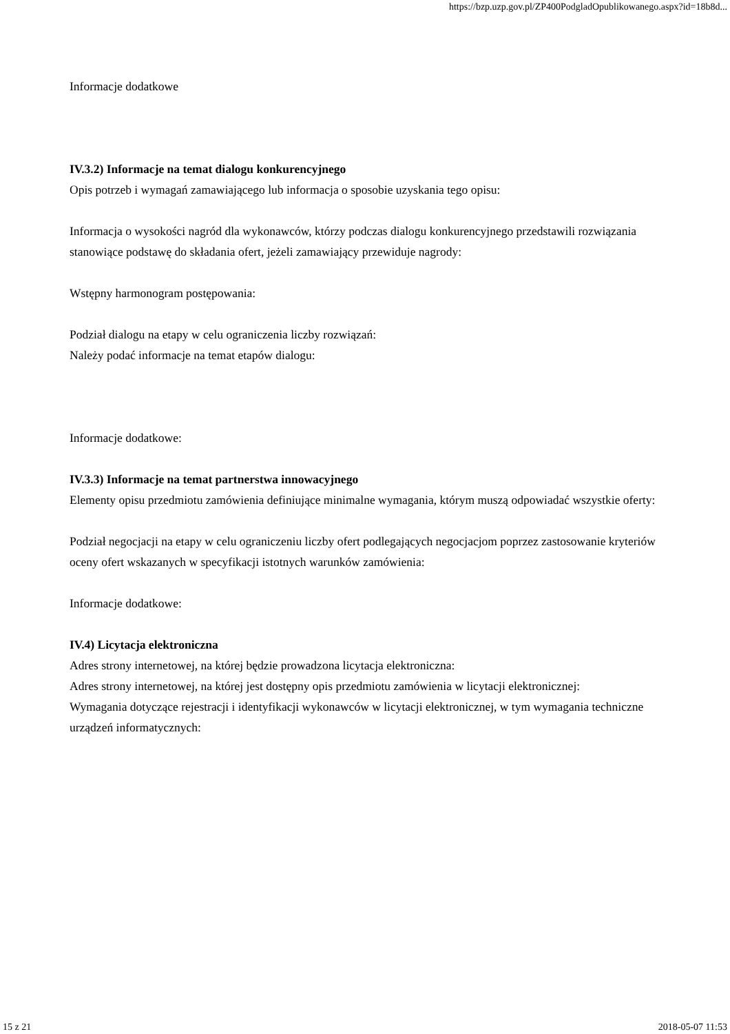https://bzp.uzp.gov.pl/ZP400PodgladOpublikowanego.aspx?id=18b8d...
Informacje dodatkowe
IV.3.2) Informacje na temat dialogu konkurencyjnego
Opis potrzeb i wymagań zamawiającego lub informacja o sposobie uzyskania tego opisu:
Informacja o wysokości nagród dla wykonawców, którzy podczas dialogu konkurencyjnego przedstawili rozwiązania stanowiące podstawę do składania ofert, jeżeli zamawiający przewiduje nagrody:
Wstępny harmonogram postępowania:
Podział dialogu na etapy w celu ograniczenia liczby rozwiązań:
Należy podać informacje na temat etapów dialogu:
Informacje dodatkowe:
IV.3.3) Informacje na temat partnerstwa innowacyjnego
Elementy opisu przedmiotu zamówienia definiujące minimalne wymagania, którym muszą odpowiadać wszystkie oferty:
Podział negocjacji na etapy w celu ograniczeniu liczby ofert podlegających negocjacjom poprzez zastosowanie kryteriów oceny ofert wskazanych w specyfikacji istotnych warunków zamówienia:
Informacje dodatkowe:
IV.4) Licytacja elektroniczna
Adres strony internetowej, na której będzie prowadzona licytacja elektroniczna:
Adres strony internetowej, na której jest dostępny opis przedmiotu zamówienia w licytacji elektronicznej:
Wymagania dotyczące rejestracji i identyfikacji wykonawców w licytacji elektronicznej, w tym wymagania techniczne urządzeń informatycznych:
15 z 21 2018-05-07 11:53